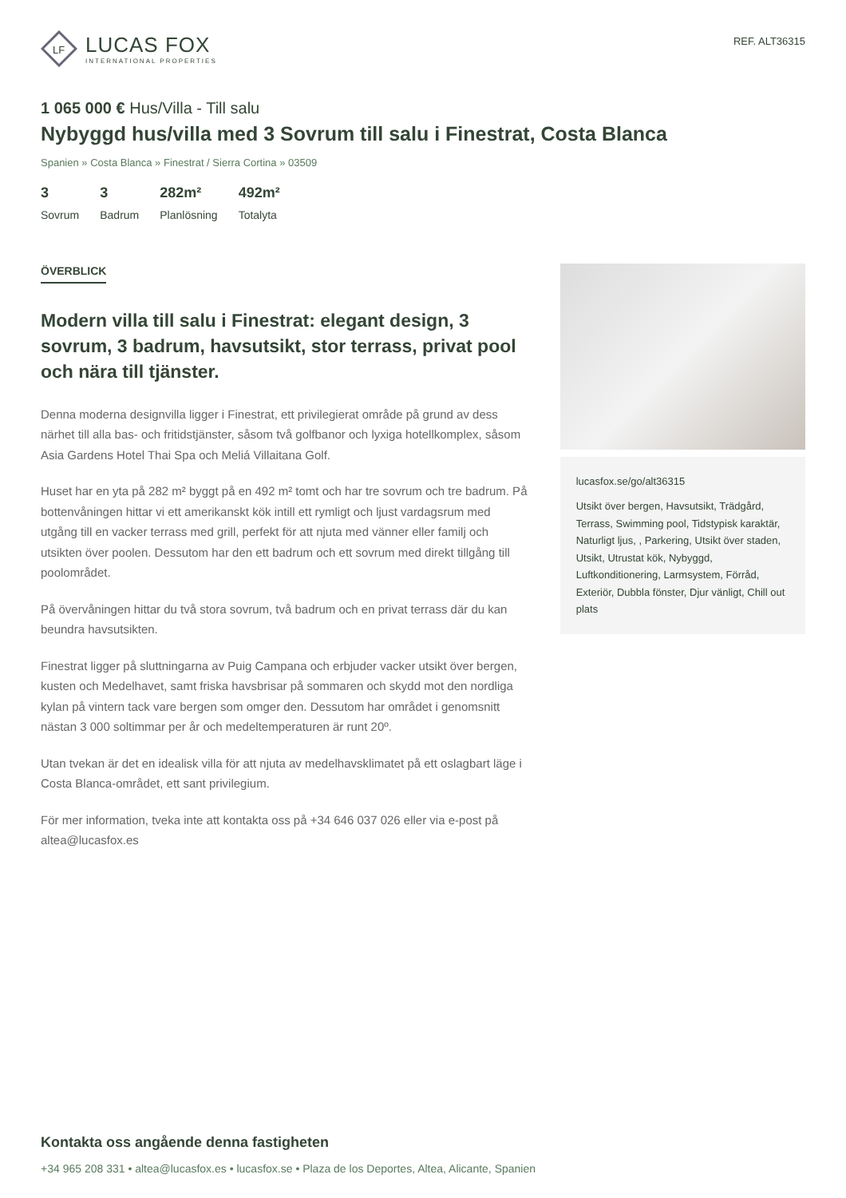LF
LUCAS FOX
INTERNATIONAL PROPERTIES
REF. ALT36315
1 065 000 € Hus/Villa - Till salu
Nybyggd hus/villa med 3 Sovrum till salu i Finestrat, Costa Blanca
Spanien » Costa Blanca » Finestrat / Sierra Cortina » 03509
3
Sovrum
3
Badrum
282m²
Planlösning
492m²
Totalyta
ÖVERBLICK
Modern villa till salu i Finestrat: elegant design, 3 sovrum, 3 badrum, havsutsikt, stor terrass, privat pool och nära till tjänster.
Denna moderna designvilla ligger i Finestrat, ett privilegierat område på grund av dess närhet till alla bas- och fritidstjänster, såsom två golfbanor och lyxiga hotellkomplex, såsom Asia Gardens Hotel Thai Spa och Meliá Villaitana Golf.
Huset har en yta på 282 m² byggt på en 492 m² tomt och har tre sovrum och tre badrum. På bottenvåningen hittar vi ett amerikanskt kök intill ett rymligt och ljust vardagsrum med utgång till en vacker terrass med grill, perfekt för att njuta med vänner eller familj och utsikten över poolen. Dessutom har den ett badrum och ett sovrum med direkt tillgång till poolområdet.
På övervåningen hittar du två stora sovrum, två badrum och en privat terrass där du kan beundra havsutsikten.
Finestrat ligger på sluttningarna av Puig Campana och erbjuder vacker utsikt över bergen, kusten och Medelhavet, samt friska havsbrisar på sommaren och skydd mot den nordliga kylan på vintern tack vare bergen som omger den. Dessutom har området i genomsnitt nästan 3 000 soltimmar per år och medeltemperaturen är runt 20º.
Utan tvekan är det en idealisk villa för att njuta av medelhavsklimatet på ett oslagbart läge i Costa Blanca-området, ett sant privilegium.
För mer information, tveka inte att kontakta oss på +34 646 037 026 eller via e-post på altea@lucasfox.es
lucasfox.se/go/alt36315
Utsikt över bergen, Havsutsikt, Trädgård, Terrass, Swimming pool, Tidstypisk karaktär, Naturligt ljus, , Parkering, Utsikt över staden, Utsikt, Utrustat kök, Nybyggd, Luftkonditionering, Larmsystem, Förråd, Exteriör, Dubbla fönster, Djur vänligt, Chill out plats
Kontakta oss angående denna fastigheten
+34 965 208 331 • altea@lucasfox.es • lucasfox.se • Plaza de los Deportes, Altea, Alicante, Spanien